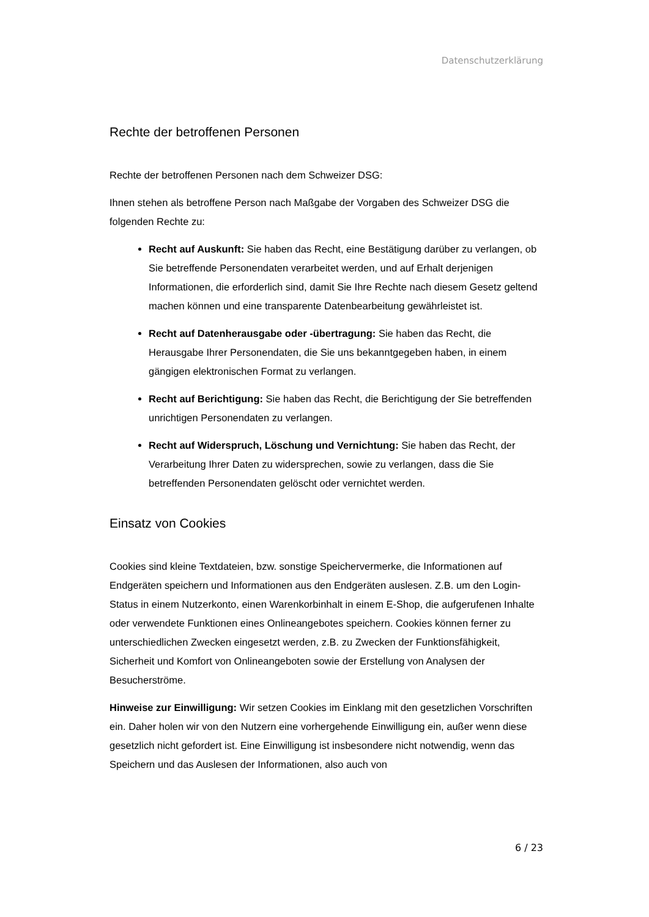Datenschutzerklärung
Rechte der betroffenen Personen
Rechte der betroffenen Personen nach dem Schweizer DSG:
Ihnen stehen als betroffene Person nach Maßgabe der Vorgaben des Schweizer DSG die folgenden Rechte zu:
Recht auf Auskunft: Sie haben das Recht, eine Bestätigung darüber zu verlangen, ob Sie betreffende Personendaten verarbeitet werden, und auf Erhalt derjenigen Informationen, die erforderlich sind, damit Sie Ihre Rechte nach diesem Gesetz geltend machen können und eine transparente Datenbearbeitung gewährleistet ist.
Recht auf Datenherausgabe oder -übertragung: Sie haben das Recht, die Herausgabe Ihrer Personendaten, die Sie uns bekanntgegeben haben, in einem gängigen elektronischen Format zu verlangen.
Recht auf Berichtigung: Sie haben das Recht, die Berichtigung der Sie betreffenden unrichtigen Personendaten zu verlangen.
Recht auf Widerspruch, Löschung und Vernichtung: Sie haben das Recht, der Verarbeitung Ihrer Daten zu widersprechen, sowie zu verlangen, dass die Sie betreffenden Personendaten gelöscht oder vernichtet werden.
Einsatz von Cookies
Cookies sind kleine Textdateien, bzw. sonstige Speichervermerke, die Informationen auf Endgeräten speichern und Informationen aus den Endgeräten auslesen. Z.B. um den Login-Status in einem Nutzerkonto, einen Warenkorbinhalt in einem E-Shop, die aufgerufenen Inhalte oder verwendete Funktionen eines Onlineangebotes speichern. Cookies können ferner zu unterschiedlichen Zwecken eingesetzt werden, z.B. zu Zwecken der Funktionsfähigkeit, Sicherheit und Komfort von Onlineangeboten sowie der Erstellung von Analysen der Besucherströme.
Hinweise zur Einwilligung: Wir setzen Cookies im Einklang mit den gesetzlichen Vorschriften ein. Daher holen wir von den Nutzern eine vorhergehende Einwilligung ein, außer wenn diese gesetzlich nicht gefordert ist. Eine Einwilligung ist insbesondere nicht notwendig, wenn das Speichern und das Auslesen der Informationen, also auch von
6 / 23